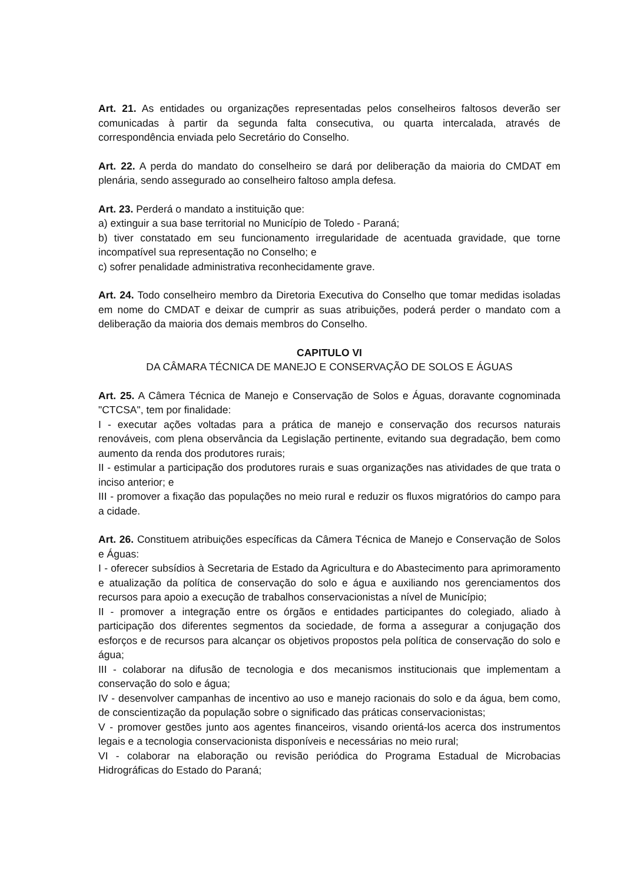Art. 21. As entidades ou organizações representadas pelos conselheiros faltosos deverão ser comunicadas à partir da segunda falta consecutiva, ou quarta intercalada, através de correspondência enviada pelo Secretário do Conselho.
Art. 22. A perda do mandato do conselheiro se dará por deliberação da maioria do CMDAT em plenária, sendo assegurado ao conselheiro faltoso ampla defesa.
Art. 23. Perderá o mandato a instituição que:
a) extinguir a sua base territorial no Município de Toledo - Paraná;
b) tiver constatado em seu funcionamento irregularidade de acentuada gravidade, que torne incompatível sua representação no Conselho; e
c) sofrer penalidade administrativa reconhecidamente grave.
Art. 24. Todo conselheiro membro da Diretoria Executiva do Conselho que tomar medidas isoladas em nome do CMDAT e deixar de cumprir as suas atribuições, poderá perder o mandato com a deliberação da maioria dos demais membros do Conselho.
CAPITULO VI
DA CÂMARA TÉCNICA DE MANEJO E CONSERVAÇÃO DE SOLOS E ÁGUAS
Art. 25. A Câmera Técnica de Manejo e Conservação de Solos e Águas, doravante cognominada "CTCSA", tem por finalidade:
I - executar ações voltadas para a prática de manejo e conservação dos recursos naturais renováveis, com plena observância da Legislação pertinente, evitando sua degradação, bem como aumento da renda dos produtores rurais;
II - estimular a participação dos produtores rurais e suas organizações nas atividades de que trata o inciso anterior; e
III - promover a fixação das populações no meio rural e reduzir os fluxos migratórios do campo para a cidade.
Art. 26. Constituem atribuições específicas da Câmera Técnica de Manejo e Conservação de Solos e Águas:
I - oferecer subsídios à Secretaria de Estado da Agricultura e do Abastecimento para aprimoramento e atualização da política de conservação do solo e água e auxiliando nos gerenciamentos dos recursos para apoio a execução de trabalhos conservacionistas a nível de Município;
II - promover a integração entre os órgãos e entidades participantes do colegiado, aliado à participação dos diferentes segmentos da sociedade, de forma a assegurar a conjugação dos esforços e de recursos para alcançar os objetivos propostos pela política de conservação do solo e água;
III - colaborar na difusão de tecnologia e dos mecanismos institucionais que implementam a conservação do solo e água;
IV - desenvolver campanhas de incentivo ao uso e manejo racionais do solo e da água, bem como, de conscientização da população sobre o significado das práticas conservacionistas;
V - promover gestões junto aos agentes financeiros, visando orientá-los acerca dos instrumentos legais e a tecnologia conservacionista disponíveis e necessárias no meio rural;
VI - colaborar na elaboração ou revisão periódica do Programa Estadual de Microbacias Hidrográficas do Estado do Paraná;